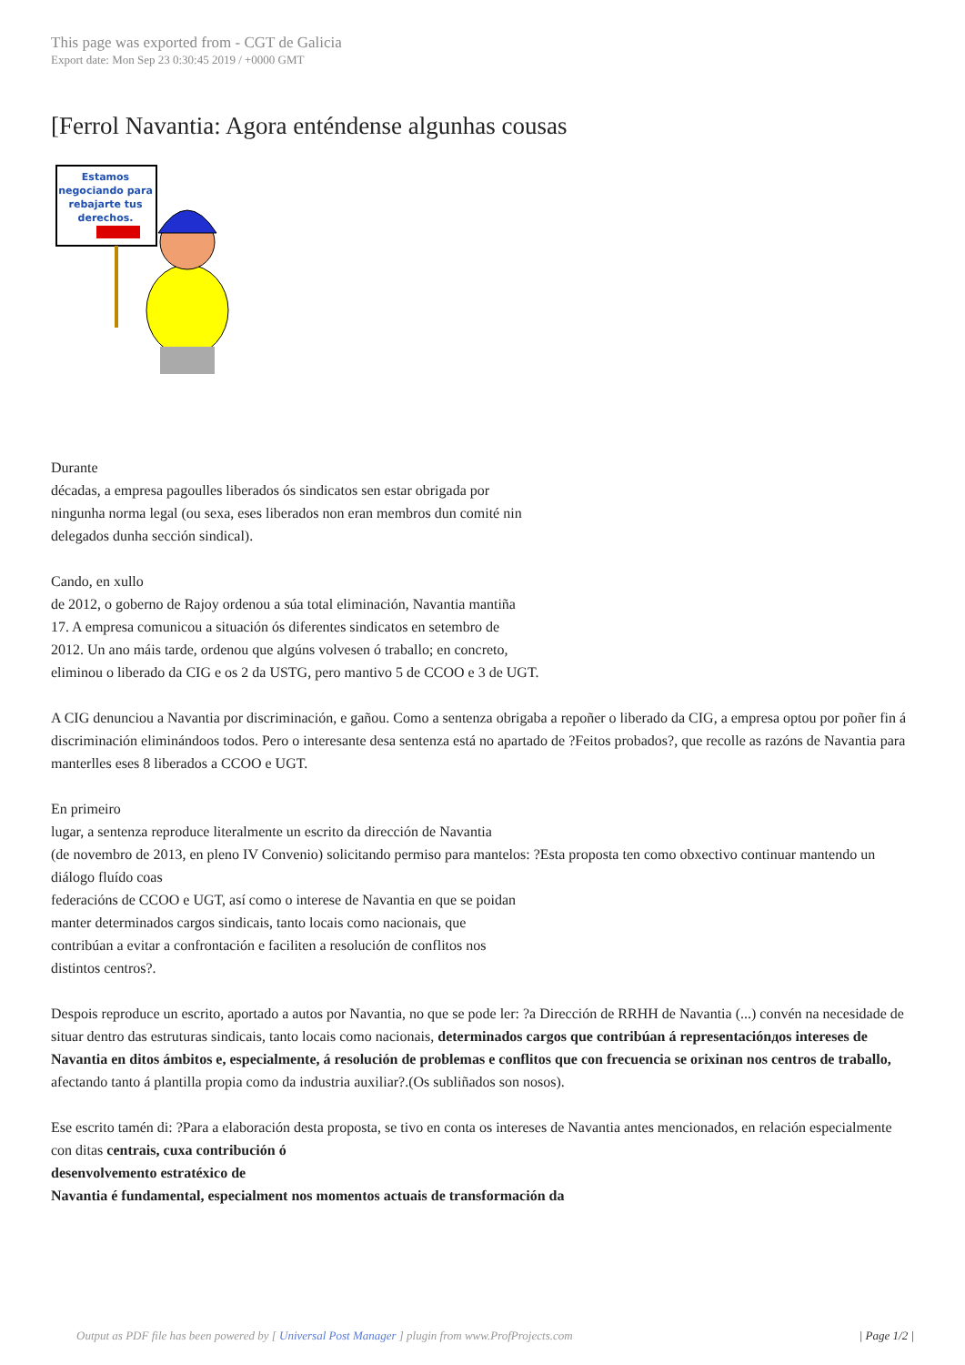This page was exported from - CGT de Galicia
Export date: Mon Sep 23 0:30:45 2019 / +0000 GMT
[Ferrol Navantia: Agora enténdense algunhas cousas
Estamos
negociando para
rebajarte tus
derechos.
Durante
décadas, a empresa pagoulles liberados ós sindicatos sen estar obrigada por
ningunha norma legal (ou sexa, eses liberados non eran membros dun comité nin
delegados dunha sección sindical).
Cando, en xullo
de 2012, o goberno de Rajoy ordenou a súa total eliminación, Navantia mantiña
17. A empresa comunicou a situación ós diferentes sindicatos en setembro de
2012. Un ano máis tarde, ordenou que algúns volvesen ó traballo; en concreto,
eliminou o liberado da CIG e os 2 da USTG, pero mantivo 5 de CCOO e 3 de UGT.
A CIG denunciou a Navantia por discriminación, e gañou. Como a sentenza obrigaba a repoñer o liberado da CIG, a empresa optou por poñer fin á discriminación eliminándoos todos. Pero o interesante desa sentenza está no apartado de ?Feitos probados?, que recolle as razóns de Navantia para manterlles eses 8 liberados a CCOO e UGT.
En primeiro
lugar, a sentenza reproduce literalmente un escrito da dirección de Navantia
(de novembro de 2013, en pleno IV Convenio) solicitando permiso para mantelos: ?Esta proposta ten como obxectivo continuar mantendo un diálogo fluído coas
federacións de CCOO e UGT, así como o interese de Navantia en que se poidan
manter determinados cargos sindicais, tanto locais como nacionais, que
contribúan a evitar a confrontación e faciliten a resolución de conflitos nos
distintos centros?.
Despois reproduce un escrito, aportado a autos por Navantia, no que se pode ler: ?a Dirección de RRHH de Navantia (...) convén na necesidade de situar dentro das estruturas sindicais, tanto locais como nacionais, determinados cargos que contribúan á representaciónдos intereses de Navantia en ditos ámbitos e, especialmente, á resolución de problemas e conflitos que con frecuencia se orixinan nos centros de traballo, afectando tanto á plantilla propia como da industria auxiliar?.(Os subliñados son nosos).
Ese escrito tamén di: ?Para a elaboración desta proposta, se tivo en conta os intereses de Navantia antes mencionados, en relación especialmente
con ditas centrais, cuxa contribución ó
desenvolvemento estratéxico de
Navantia é fundamental, especialment nos momentos actuais de transformación da
Output as PDF file has been powered by [ Universal Post Manager ] plugin from www.ProfProjects.com
| Page 1/2 |